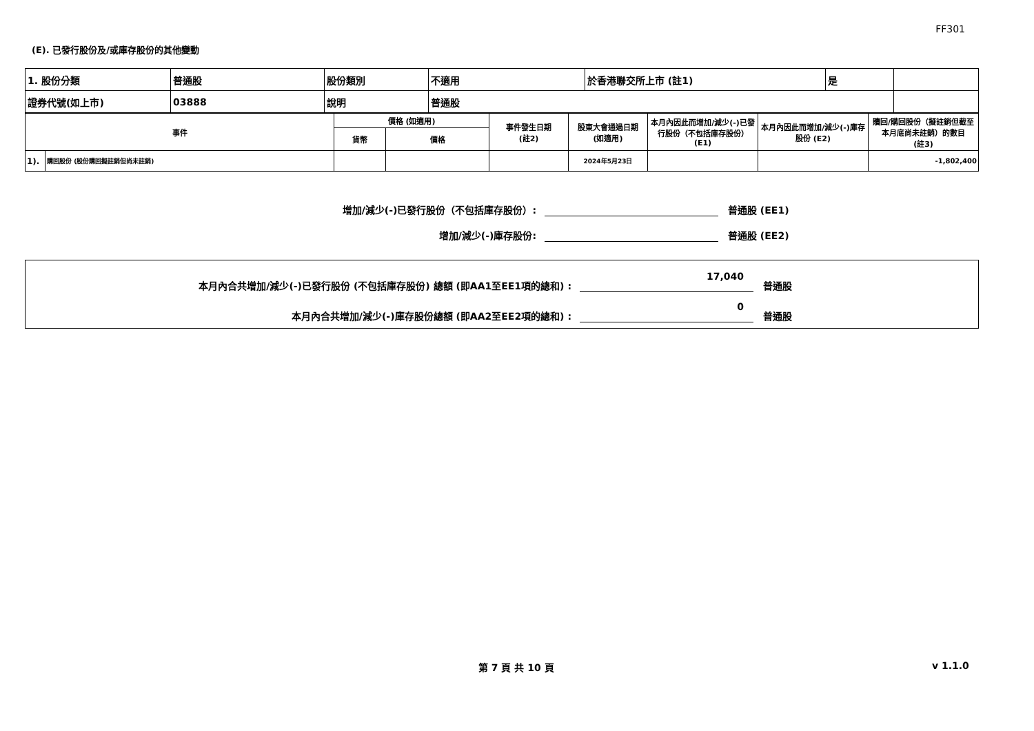FF301
(E). 已發行股份及/或庫存股份的其他變動
| 1. 股份分類 | 普通股 | 股份類別 | 不適用 | 於香港聯交所上市 (註1) | 是 | |
| 證券代號(如上市) | 03888 | 說明 | 普通股 | | | |
| 事件 | | 價格 (如適用) | | 事件發生日期 (註2) | 股東大會通過日期 (如適用) | 本月內因此而增加/減少(-)已發行股份（不包括庫存股份）(E1) | 本月內因此而增加/減少(-)庫存股份 (E2) | 贖回/購回股份（擬註銷但截至本月底尚未註銷）的數目 (註3) |
| --- | --- | --- | --- | --- | --- | --- | --- | --- |
| | | 貨幣 | 價格 | | | | | |
| 1). | 購回股份 (股份購回擬註銷但尚未註銷) | | | | 2024年5月23日 | | | -1,802,400 |
增加/減少(-)已發行股份（不包括庫存股份）:
普通股 (EE1)
增加/減少(-)庫存股份:
普通股 (EE2)
本月內合共增加/減少(-)已發行股份 (不包括庫存股份) 總額 (即AA1至EE1項的總和) :
17,040
普通股
本月內合共增加/減少(-)庫存股份總額 (即AA2至EE2項的總和) :
0
普通股
第 7 頁 共 10 頁 v 1.1.0